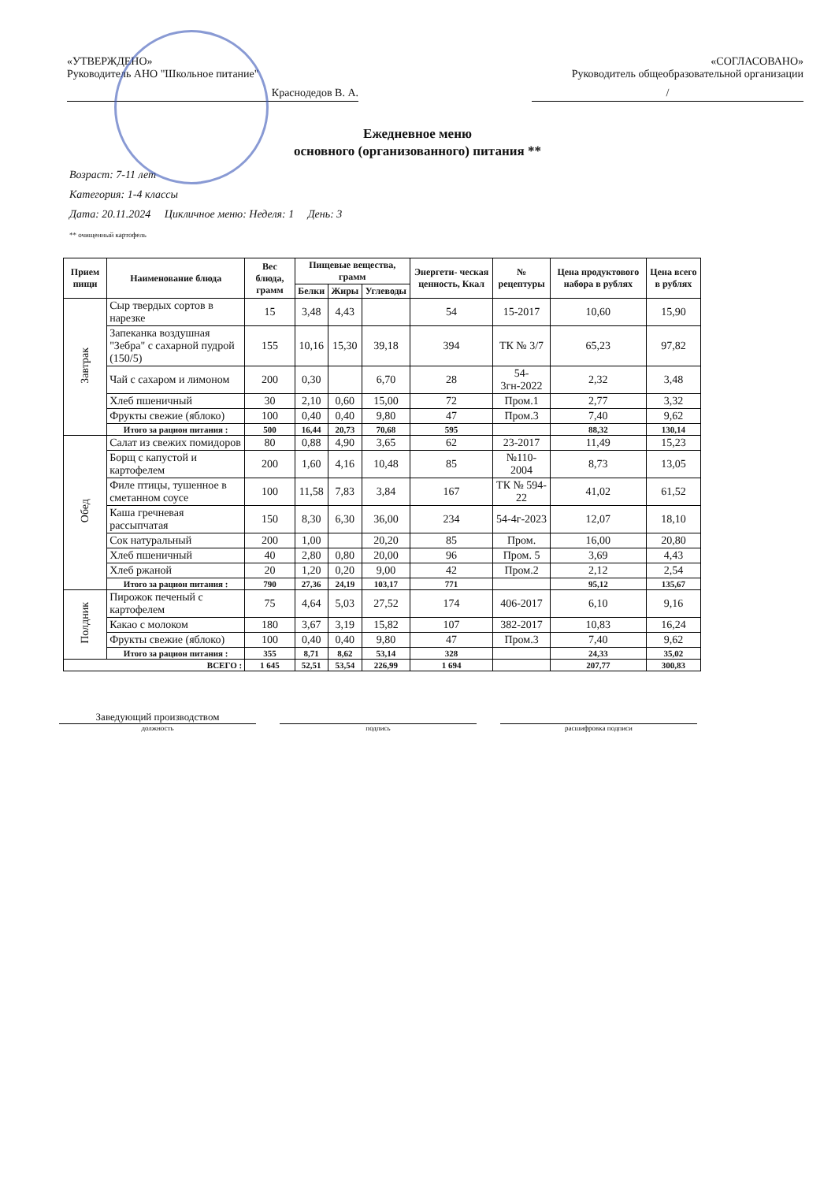«УТВЕРЖДЕНО»
Руководитель АНО "Школьное питание"
Краснодедов В. А.
«СОГЛАСОВАНО»
Руководитель общеобразовательной организации
/
Ежедневное меню
основного (организованного) питания **
Возраст: 7-11 лет
Категория: 1-4 классы
Дата: 20.11.2024 Цикличное меню: Неделя: 1 День: 3
** очищенный картофель
| Прием пищи | Наименование блюда | Вес блюда, грамм | Пищевые вещества, грамм | | | Энергети- ческая ценность, Ккал | № рецептуры | Цена продуктового набора в рублях | Цена всего в рублях |
| --- | --- | --- | --- | --- | --- | --- | --- | --- | --- |
| | | | Белки | Жиры | Углеводы | | | | |
| Завтрак | Сыр твердых сортов в нарезке | 15 | 3,48 | 4,43 | | 54 | 15-2017 | 10,60 | 15,90 |
| | Запеканка воздушная "Зебра" с сахарной пудрой (150/5) | 155 | 10,16 | 15,30 | 39,18 | 394 | ТК № 3/7 | 65,23 | 97,82 |
| | Чай с сахаром и лимоном | 200 | 0,30 | | 6,70 | 28 | 54-3гн-2022 | 2,32 | 3,48 |
| | Хлеб пшеничный | 30 | 2,10 | 0,60 | 15,00 | 72 | Пром.1 | 2,77 | 3,32 |
| | Фрукты свежие (яблоко) | 100 | 0,40 | 0,40 | 9,80 | 47 | Пром.3 | 7,40 | 9,62 |
| | Итого за рацион питания : | 500 | 16,44 | 20,73 | 70,68 | 595 | | 88,32 | 130,14 |
| Обед | Салат из свежих помидоров | 80 | 0,88 | 4,90 | 3,65 | 62 | 23-2017 | 11,49 | 15,23 |
| | Борщ с капустой и картофелем | 200 | 1,60 | 4,16 | 10,48 | 85 | №110-2004 | 8,73 | 13,05 |
| | Филе птицы, тушенное в сметанном соусе | 100 | 11,58 | 7,83 | 3,84 | 167 | ТК № 594-22 | 41,02 | 61,52 |
| | Каша гречневая рассыпчатая | 150 | 8,30 | 6,30 | 36,00 | 234 | 54-4г-2023 | 12,07 | 18,10 |
| | Сок натуральный | 200 | 1,00 | | 20,20 | 85 | Пром. | 16,00 | 20,80 |
| | Хлеб пшеничный | 40 | 2,80 | 0,80 | 20,00 | 96 | Пром. 5 | 3,69 | 4,43 |
| | Хлеб ржаной | 20 | 1,20 | 0,20 | 9,00 | 42 | Пром.2 | 2,12 | 2,54 |
| | Итого за рацион питания : | 790 | 27,36 | 24,19 | 103,17 | 771 | | 95,12 | 135,67 |
| Полдник | Пирожок печеный с картофелем | 75 | 4,64 | 5,03 | 27,52 | 174 | 406-2017 | 6,10 | 9,16 |
| | Какао с молоком | 180 | 3,67 | 3,19 | 15,82 | 107 | 382-2017 | 10,83 | 16,24 |
| | Фрукты свежие (яблоко) | 100 | 0,40 | 0,40 | 9,80 | 47 | Пром.3 | 7,40 | 9,62 |
| | Итого за рацион питания : | 355 | 8,71 | 8,62 | 53,14 | 328 | | 24,33 | 35,02 |
| ВСЕГО : | | 1 645 | 52,51 | 53,54 | 226,99 | 1 694 | | 207,77 | 300,83 |
Заведующий производством
должность
подпись расшифровка подписи